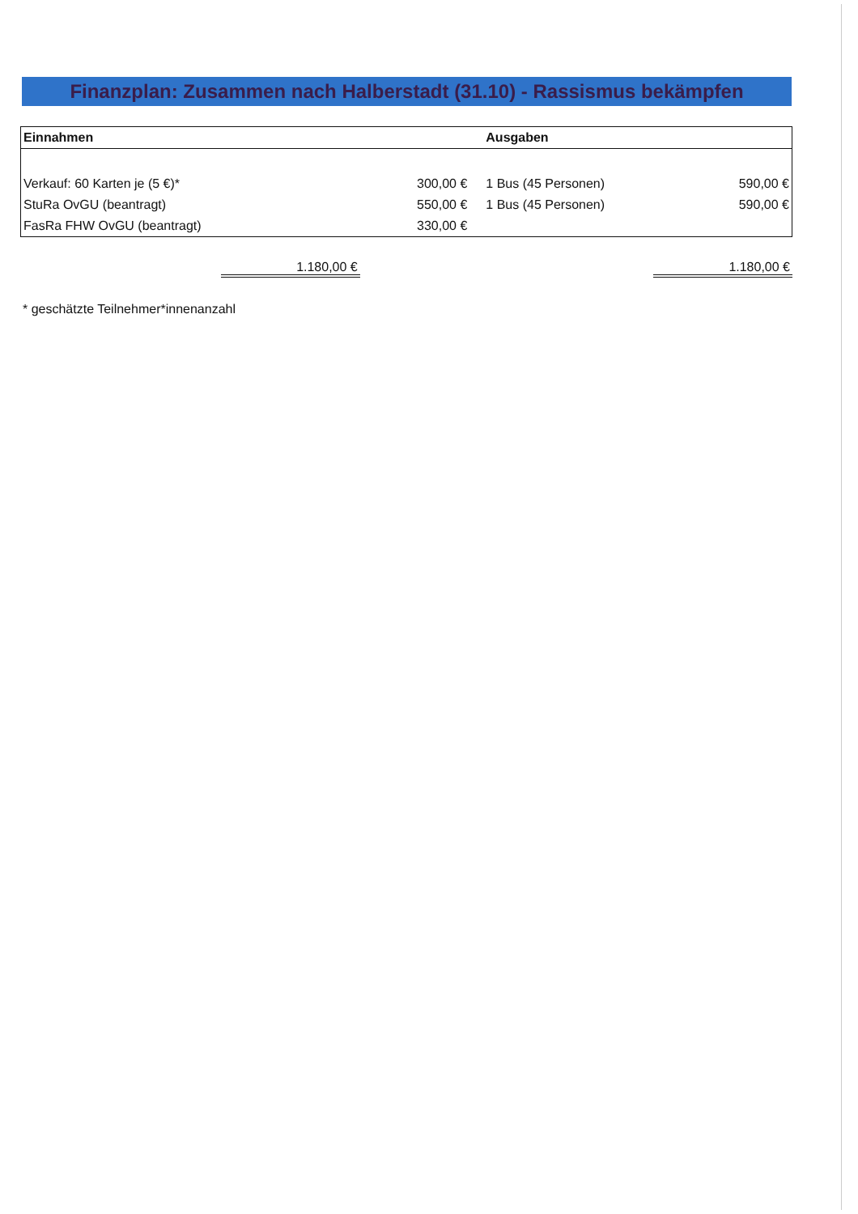Finanzplan: Zusammen nach Halberstadt (31.10) - Rassismus bekämpfen
| Einnahmen | | Ausgaben | |
| --- | --- | --- | --- |
| Verkauf: 60 Karten je (5 €)* | 300,00 € | 1 Bus (45 Personen) | 590,00 € |
| StuRa OvGU (beantragt) | 550,00 € | 1 Bus (45 Personen) | 590,00 € |
| FasRa FHW OvGU (beantragt) | 330,00 € | | |
| | 1.180,00 € | | 1.180,00 € |
* geschätzte Teilnehmer*innenanzahl